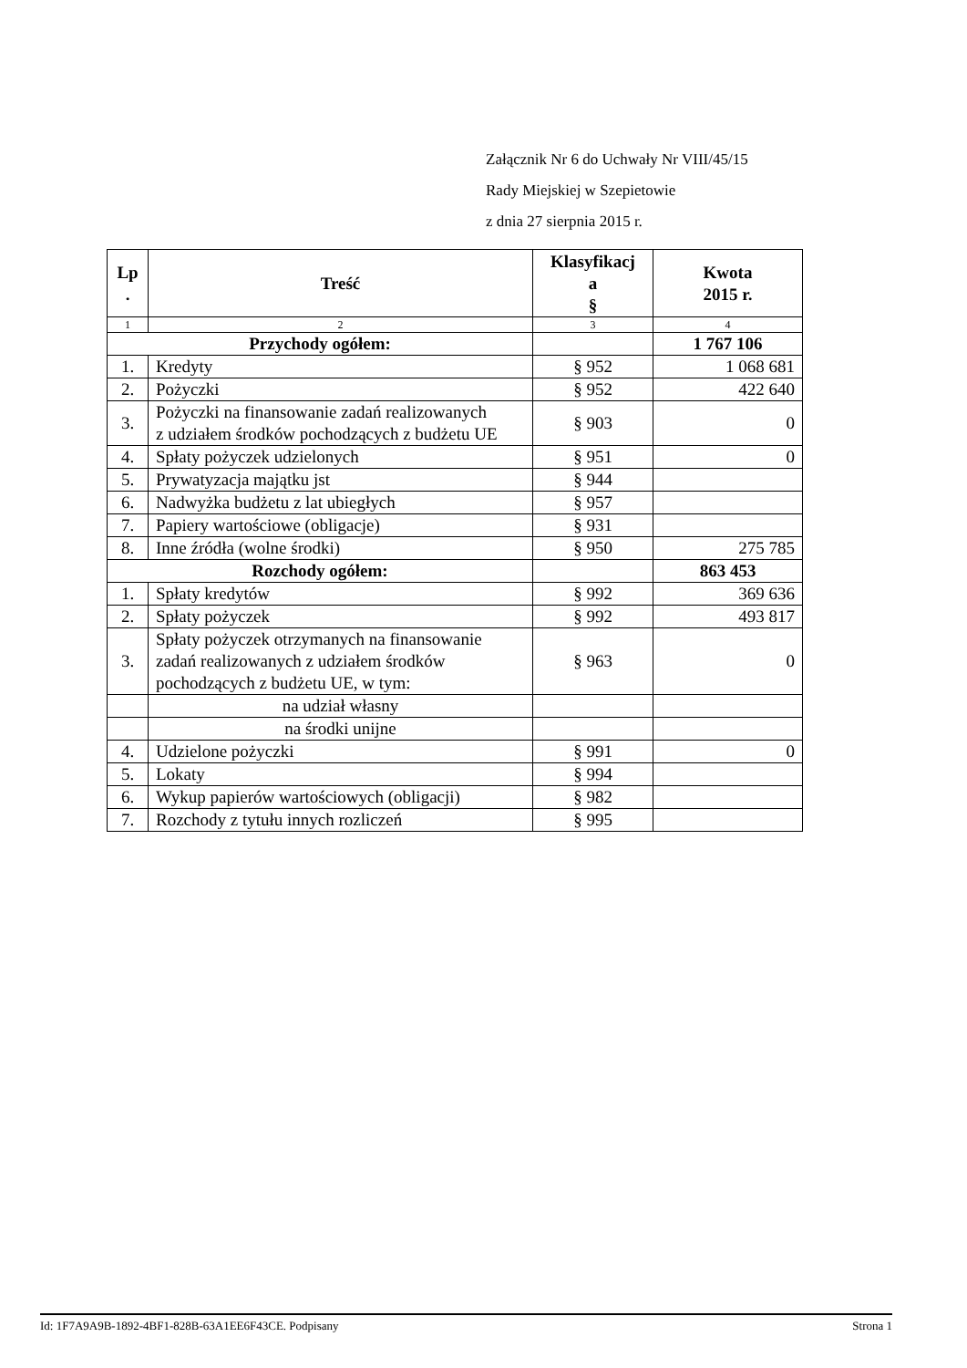Załącznik Nr 6 do Uchwały Nr VIII/45/15
Rady Miejskiej w Szepietowie
z dnia 27 sierpnia 2015 r.
| Lp . | Treść | Klasyfikacj a § | Kwota 2015 r. |
| --- | --- | --- | --- |
| 1 | 2 | 3 | 4 |
| Przychody ogółem: | | | 1 767 106 |
| 1. | Kredyty | § 952 | 1 068 681 |
| 2. | Pożyczki | § 952 | 422 640 |
| 3. | Pożyczki na finansowanie zadań realizowanych z udziałem środków pochodzących z budżetu UE | § 903 | 0 |
| 4. | Spłaty pożyczek udzielonych | § 951 | 0 |
| 5. | Prywatyzacja majątku jst | § 944 | |
| 6. | Nadwyżka budżetu z lat ubiegłych | § 957 | |
| 7. | Papiery wartościowe (obligacje) | § 931 | |
| 8. | Inne źródła (wolne środki) | § 950 | 275 785 |
| Rozchody ogółem: | | | 863 453 |
| 1. | Spłaty kredytów | § 992 | 369 636 |
| 2. | Spłaty pożyczek | § 992 | 493 817 |
| 3. | Spłaty pożyczek otrzymanych na finansowanie zadań realizowanych z udziałem środków pochodzących z budżetu UE, w tym: | § 963 | 0 |
| | na udział własny | | |
| | na środki unijne | | |
| 4. | Udzielone pożyczki | § 991 | 0 |
| 5. | Lokaty | § 994 | |
| 6. | Wykup papierów wartościowych (obligacji) | § 982 | |
| 7. | Rozchody z tytułu innych rozliczeń | § 995 | |
Id: 1F7A9A9B-1892-4BF1-828B-63A1EE6F43CE. Podpisany Strona 1